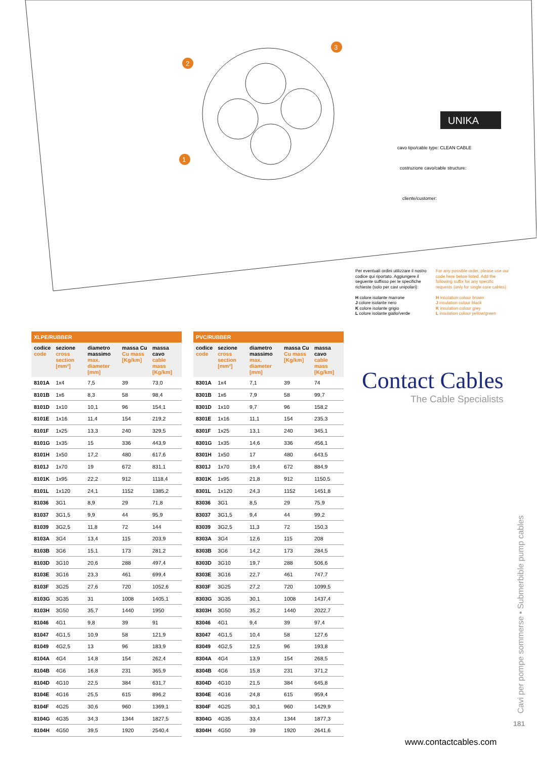2
3
1
UNIKA
cavo tipo/cable type: CLEAN CABLE
costruzione cavo/cable structure:
cliente/customer:
Per eventuali ordini utilizzare il nostro codice qui riportato. Aggiungere il seguente suffisso per le specifiche richieste (solo per cavi unipolari):
H colore isolante marrone
J colore isolante nero
K colore isolante grigio
L colore isolante giallo/verde
For any possible order, please use our code here below listed. Add the following suffix for any specific requests (only for single core cables):
H insulation colour brown
J insulation colour black
K insulation colour grey
L insulation colour yellow/green
| XLPE/RUBBER | | | | |
| --- | --- | --- | --- | --- |
| codice code | sezione cross section [mm²] | diametro massimo max. diameter [mm] | massa Cu Cu mass [Kg/km] | massa cavo cable mass [Kg/km] |
| 8101A | 1x4 | 7,5 | 39 | 73,0 |
| 8101B | 1x6 | 8,3 | 58 | 98,4 |
| 8101D | 1x10 | 10,1 | 96 | 154,1 |
| 8101E | 1x16 | 11,4 | 154 | 219,2 |
| 8101F | 1x25 | 13,3 | 240 | 329,5 |
| 8101G | 1x35 | 15 | 336 | 443,9 |
| 8101H | 1x50 | 17,2 | 480 | 617,6 |
| 8101J | 1x70 | 19 | 672 | 831,1 |
| 8101K | 1x95 | 22,2 | 912 | 1118,4 |
| 8101L | 1x120 | 24,1 | 1152 | 1385,2 |
| 81036 | 3G1 | 8,9 | 29 | 71,8 |
| 81037 | 3G1,5 | 9,9 | 44 | 95,9 |
| 81039 | 3G2,5 | 11,8 | 72 | 144 |
| 8103A | 3G4 | 13,4 | 115 | 203,9 |
| 8103B | 3G6 | 15,1 | 173 | 281,2 |
| 8103D | 3G10 | 20,6 | 288 | 497,4 |
| 8103E | 3G16 | 23,3 | 461 | 699,4 |
| 8103F | 3G25 | 27,6 | 720 | 1052,6 |
| 8103G | 3G35 | 31 | 1008 | 1405,1 |
| 8103H | 3G50 | 35,7 | 1440 | 1950 |
| 81046 | 4G1 | 9,8 | 39 | 91 |
| 81047 | 4G1,5 | 10,9 | 58 | 121,9 |
| 81049 | 4G2,5 | 13 | 96 | 183,9 |
| 8104A | 4G4 | 14,8 | 154 | 262,4 |
| 8104B | 4G6 | 16,8 | 231 | 365,9 |
| 8104D | 4G10 | 22,5 | 384 | 631,7 |
| 8104E | 4G16 | 25,5 | 615 | 896,2 |
| 8104F | 4G25 | 30,6 | 960 | 1369,1 |
| 8104G | 4G35 | 34,3 | 1344 | 1827,5 |
| 8104H | 4G50 | 39,5 | 1920 | 2540,4 |
| PVC/RUBBER | | | | |
| --- | --- | --- | --- | --- |
| codice code | sezione cross section [mm²] | diametro massimo max. diameter [mm] | massa Cu Cu mass [Kg/km] | massa cavo cable mass [Kg/km] |
| 8301A | 1x4 | 7,1 | 39 | 74 |
| 8301B | 1x6 | 7,9 | 58 | 99,7 |
| 8301D | 1x10 | 9,7 | 96 | 158,2 |
| 8301E | 1x16 | 11,1 | 154 | 235,3 |
| 8301F | 1x25 | 13,1 | 240 | 345,1 |
| 8301G | 1x35 | 14,6 | 336 | 456,1 |
| 8301H | 1x50 | 17 | 480 | 643,5 |
| 8301J | 1x70 | 19,4 | 672 | 884,9 |
| 8301K | 1x95 | 21,8 | 912 | 1150,5 |
| 8301L | 1x120 | 24,3 | 1152 | 1451,8 |
| 83036 | 3G1 | 8,5 | 29 | 75,9 |
| 83037 | 3G1,5 | 9,4 | 44 | 99,2 |
| 83039 | 3G2,5 | 11,3 | 72 | 150,3 |
| 8303A | 3G4 | 12,6 | 115 | 208 |
| 8303B | 3G6 | 14,2 | 173 | 284,5 |
| 8303D | 3G10 | 19,7 | 288 | 506,6 |
| 8303E | 3G16 | 22,7 | 461 | 747,7 |
| 8303F | 3G25 | 27,2 | 720 | 1099,5 |
| 8303G | 3G35 | 30,1 | 1008 | 1437,4 |
| 8303H | 3G50 | 35,2 | 1440 | 2022,7 |
| 83046 | 4G1 | 9,4 | 39 | 97,4 |
| 83047 | 4G1,5 | 10,4 | 58 | 127,6 |
| 83049 | 4G2,5 | 12,5 | 96 | 193,8 |
| 8304A | 4G4 | 13,9 | 154 | 268,5 |
| 8304B | 4G6 | 15,8 | 231 | 371,2 |
| 8304D | 4G10 | 21,5 | 384 | 645,8 |
| 8304E | 4G16 | 24,8 | 615 | 959,4 |
| 8304F | 4G25 | 30,1 | 960 | 1429,9 |
| 8304G | 4G35 | 33,4 | 1344 | 1877,3 |
| 8304H | 4G50 | 39 | 1920 | 2641,6 |
Contact Cables
The Cable Specialists
Cavi per pompe sommerse • Submerbible pump cables
181
www.contactcables.com